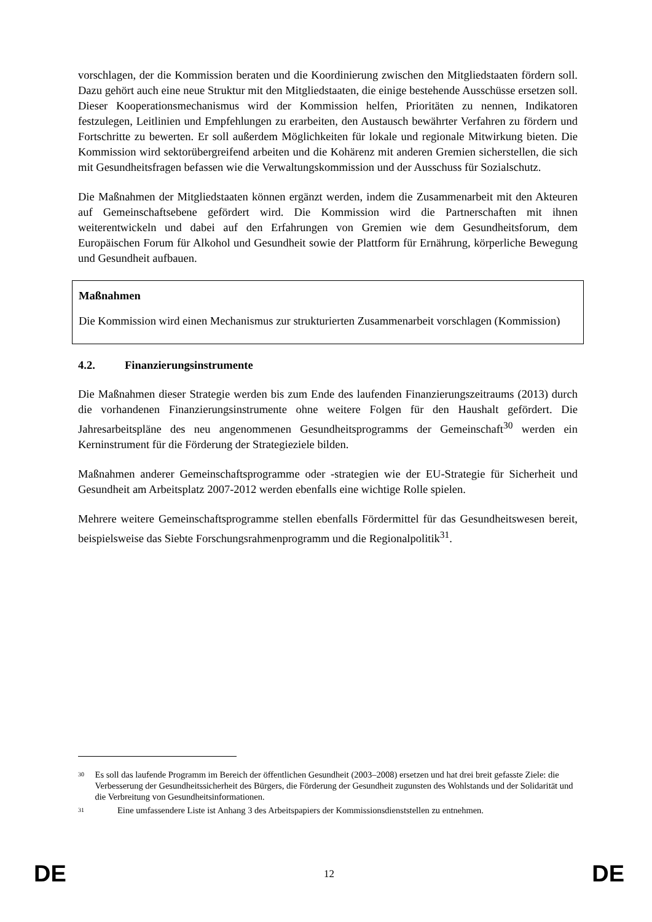vorschlagen, der die Kommission beraten und die Koordinierung zwischen den Mitgliedstaaten fördern soll. Dazu gehört auch eine neue Struktur mit den Mitgliedstaaten, die einige bestehende Ausschüsse ersetzen soll. Dieser Kooperationsmechanismus wird der Kommission helfen, Prioritäten zu nennen, Indikatoren festzulegen, Leitlinien und Empfehlungen zu erarbeiten, den Austausch bewährter Verfahren zu fördern und Fortschritte zu bewerten. Er soll außerdem Möglichkeiten für lokale und regionale Mitwirkung bieten. Die Kommission wird sektorübergreifend arbeiten und die Kohärenz mit anderen Gremien sicherstellen, die sich mit Gesundheitsfragen befassen wie die Verwaltungskommission und der Ausschuss für Sozialschutz.
Die Maßnahmen der Mitgliedstaaten können ergänzt werden, indem die Zusammenarbeit mit den Akteuren auf Gemeinschaftsebene gefördert wird. Die Kommission wird die Partnerschaften mit ihnen weiterentwickeln und dabei auf den Erfahrungen von Gremien wie dem Gesundheitsforum, dem Europäischen Forum für Alkohol und Gesundheit sowie der Plattform für Ernährung, körperliche Bewegung und Gesundheit aufbauen.
Maßnahmen
Die Kommission wird einen Mechanismus zur strukturierten Zusammenarbeit vorschlagen (Kommission)
4.2. Finanzierungsinstrumente
Die Maßnahmen dieser Strategie werden bis zum Ende des laufenden Finanzierungszeitraums (2013) durch die vorhandenen Finanzierungsinstrumente ohne weitere Folgen für den Haushalt gefördert. Die Jahresarbeitspläne des neu angenommenen Gesundheitsprogramms der Gemeinschaft<sup>30</sup> werden ein Kerninstrument für die Förderung der Strategieziele bilden.
Maßnahmen anderer Gemeinschaftsprogramme oder -strategien wie der EU-Strategie für Sicherheit und Gesundheit am Arbeitsplatz 2007-2012 werden ebenfalls eine wichtige Rolle spielen.
Mehrere weitere Gemeinschaftsprogramme stellen ebenfalls Fördermittel für das Gesundheitswesen bereit, beispielsweise das Siebte Forschungsrahmenprogramm und die Regionalpolitik<sup>31</sup>.
30
Es soll das laufende Programm im Bereich der öffentlichen Gesundheit (2003–2008) ersetzen und hat drei breit gefasste Ziele: die Verbesserung der Gesundheitssicherheit des Bürgers, die Förderung der Gesundheit zugunsten des Wohlstands und der Solidarität und die Verbreitung von Gesundheitsinformationen.
31
Eine umfassendere Liste ist Anhang 3 des Arbeitspapiers der Kommissionsdienststellen zu entnehmen.
DE 12 DE